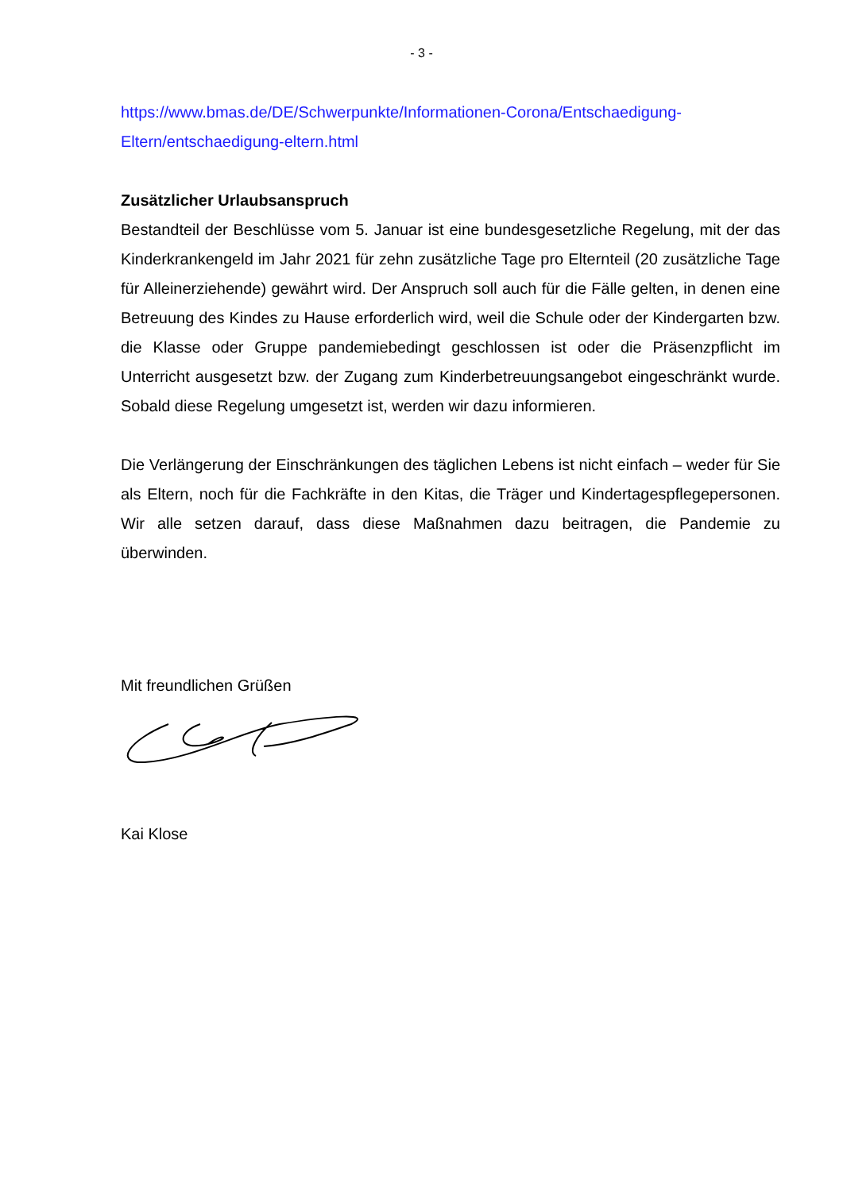- 3 -
https://www.bmas.de/DE/Schwerpunkte/Informationen-Corona/Entschaedigung-Eltern/entschaedigung-eltern.html
Zusätzlicher Urlaubsanspruch
Bestandteil der Beschlüsse vom 5. Januar ist eine bundesgesetzliche Regelung, mit der das Kinderkrankengeld im Jahr 2021 für zehn zusätzliche Tage pro Elternteil (20 zusätzliche Tage für Alleinerziehende) gewährt wird. Der Anspruch soll auch für die Fälle gelten, in denen eine Betreuung des Kindes zu Hause erforderlich wird, weil die Schule oder der Kindergarten bzw. die Klasse oder Gruppe pandemiebedingt geschlossen ist oder die Präsenzpflicht im Unterricht ausgesetzt bzw. der Zugang zum Kinderbetreuungsangebot eingeschränkt wurde. Sobald diese Regelung umgesetzt ist, werden wir dazu informieren.
Die Verlängerung der Einschränkungen des täglichen Lebens ist nicht einfach – weder für Sie als Eltern, noch für die Fachkräfte in den Kitas, die Träger und Kindertagespflegepersonen. Wir alle setzen darauf, dass diese Maßnahmen dazu beitragen, die Pandemie zu überwinden.
Mit freundlichen Grüßen
Kai Klose